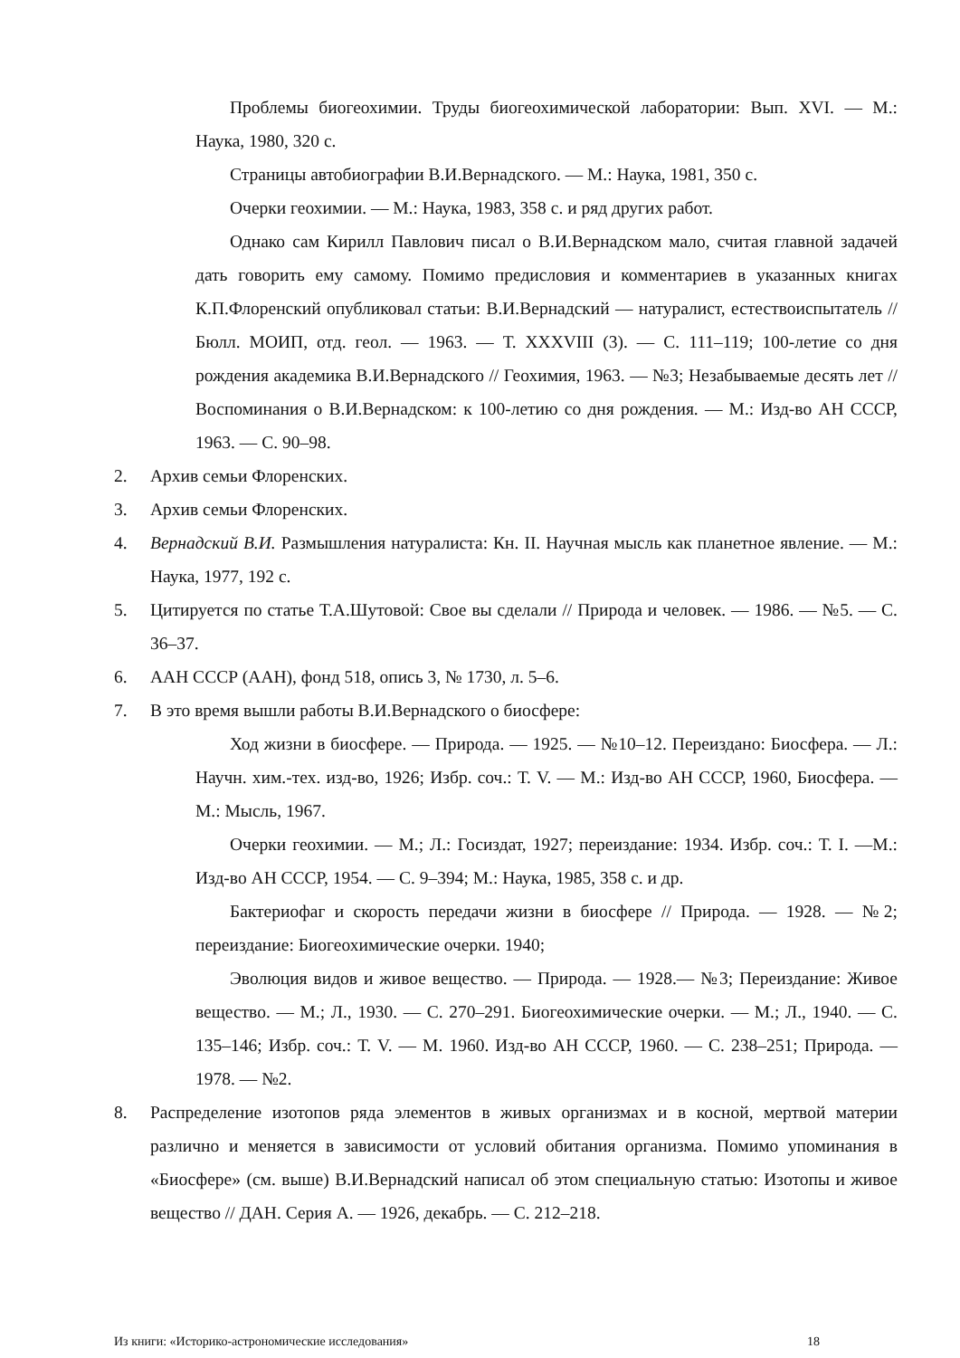Проблемы биогеохимии. Труды биогеохимической лаборатории: Вып. XVI. — М.: Наука, 1980, 320 с.
Страницы автобиографии В.И.Вернадского. — М.: Наука, 1981, 350 с.
Очерки геохимии. — М.: Наука, 1983, 358 с. и ряд других работ.
Однако сам Кирилл Павлович писал о В.И.Вернадском мало, считая главной задачей дать говорить ему самому. Помимо предисловия и комментариев в указанных книгах К.П.Флоренский опубликовал статьи: В.И.Вернадский — натуралист, естествоиспытатель // Бюлл. МОИП, отд. геол. — 1963. — Т. XXXVIII (3). — С. 111–119; 100-летие со дня рождения академика В.И.Вернадского // Геохимия, 1963. — №3; Незабываемые десять лет // Воспоминания о В.И.Вернадском: к 100-летию со дня рождения. — М.: Изд-во АН СССР, 1963. — С. 90–98.
2. Архив семьи Флоренских.
3. Архив семьи Флоренских.
4. Вернадский В.И. Размышления натуралиста: Кн. II. Научная мысль как планетное явление. — М.: Наука, 1977, 192 с.
5. Цитируется по статье Т.А.Шутовой: Свое вы сделали // Природа и человек. — 1986. — №5. — С. 36–37.
6. ААН СССР (ААН), фонд 518, опись 3, № 1730, л. 5–6.
7. В это время вышли работы В.И.Вернадского о биосфере:
Ход жизни в биосфере. — Природа. — 1925. — №10–12. Переиздано: Биосфера. — Л.: Научн. хим.-тех. изд-во, 1926; Избр. соч.: Т. V. — М.: Изд-во АН СССР, 1960, Биосфера. — М.: Мысль, 1967.
Очерки геохимии. — М.; Л.: Госиздат, 1927; переиздание: 1934. Избр. соч.: Т. I. —М.: Изд-во АН СССР, 1954. — С. 9–394; М.: Наука, 1985, 358 с. и др.
Бактериофаг и скорость передачи жизни в биосфере // Природа. — 1928. — №2; переиздание: Биогеохимические очерки. 1940;
Эволюция видов и живое вещество. — Природа. — 1928.— №3; Переиздание: Живое вещество. — М.; Л., 1930. — С. 270–291. Биогеохимические очерки. — М.; Л., 1940. — С. 135–146; Избр. соч.: Т. V. — М. 1960. Изд-во АН СССР, 1960. — С. 238–251; Природа. — 1978. — №2.
8. Распределение изотопов ряда элементов в живых организмах и в косной, мертвой материи различно и меняется в зависимости от условий обитания организма. Помимо упоминания в «Биосфере» (см. выше) В.И.Вернадский написал об этом специальную статью: Изотопы и живое вещество // ДАН. Серия А. — 1926, декабрь. — С. 212–218.
Из книги: «Историко-астрономические исследования» 18